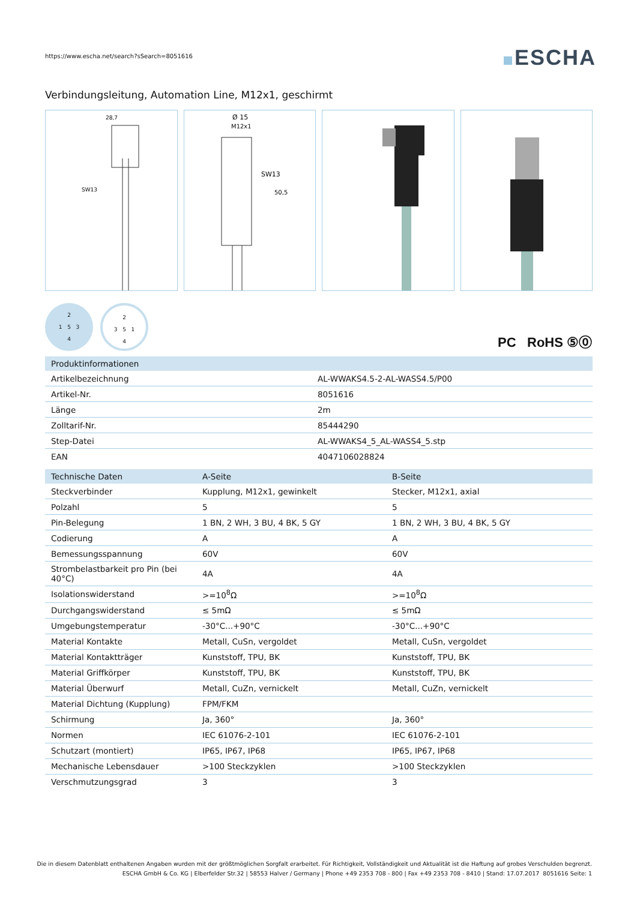https://www.escha.net/search?sSearch=8051616
ESCHA
Verbindungsleitung, Automation Line, M12x1, geschirmt
28,7
SW13
Ø 15
M12x1
SW13
50,5
2
1 5 3
4
2
3 5 1
4
PC RoHS ⑤⓪
| Produktinformationen | |
| --- | --- |
| Artikelbezeichnung | AL-WWAKS4.5-2-AL-WASS4.5/P00 |
| Artikel-Nr. | 8051616 |
| Länge | 2m |
| Zolltarif-Nr. | 85444290 |
| Step-Datei | AL-WWAKS4_5_AL-WASS4_5.stp |
| EAN | 4047106028824 |
| Technische Daten | A-Seite | B-Seite |
| --- | --- | --- |
| Steckverbinder | Kupplung, M12x1, gewinkelt | Stecker, M12x1, axial |
| Polzahl | 5 | 5 |
| Pin-Belegung | 1 BN, 2 WH, 3 BU, 4 BK, 5 GY | 1 BN, 2 WH, 3 BU, 4 BK, 5 GY |
| Codierung | A | A |
| Bemessungsspannung | 60V | 60V |
| Strombelastbarkeit pro Pin (bei 40°C) | 4A | 4A |
| Isolationswiderstand | >=10<sup>8</sup>Ω | >=10<sup>8</sup>Ω |
| Durchgangswiderstand | ≤ 5mΩ | ≤ 5mΩ |
| Umgebungstemperatur | -30°C...+90°C | -30°C...+90°C |
| Material Kontakte | Metall, CuSn, vergoldet | Metall, CuSn, vergoldet |
| Material Kontaktträger | Kunststoff, TPU, BK | Kunststoff, TPU, BK |
| Material Griffkörper | Kunststoff, TPU, BK | Kunststoff, TPU, BK |
| Material Überwurf | Metall, CuZn, vernickelt | Metall, CuZn, vernickelt |
| Material Dichtung (Kupplung) | FPM/FKM | |
| Schirmung | Ja, 360° | Ja, 360° |
| Normen | IEC 61076-2-101 | IEC 61076-2-101 |
| Schutzart (montiert) | IP65, IP67, IP68 | IP65, IP67, IP68 |
| Mechanische Lebensdauer | >100 Steckzyklen | >100 Steckzyklen |
| Verschmutzungsgrad | 3 | 3 |
Die in diesem Datenblatt enthaltenen Angaben wurden mit der größtmöglichen Sorgfalt erarbeitet. Für Richtigkeit, Vollständigkeit und Aktualität ist die Haftung auf grobes Verschulden begrenzt.
ESCHA GmbH & Co. KG | Elberfelder Str.32 | 58553 Halver / Germany | Phone +49 2353 708 - 800 | Fax +49 2353 708 - 8410 | Stand: 17.07.2017 8051616 Seite: 1